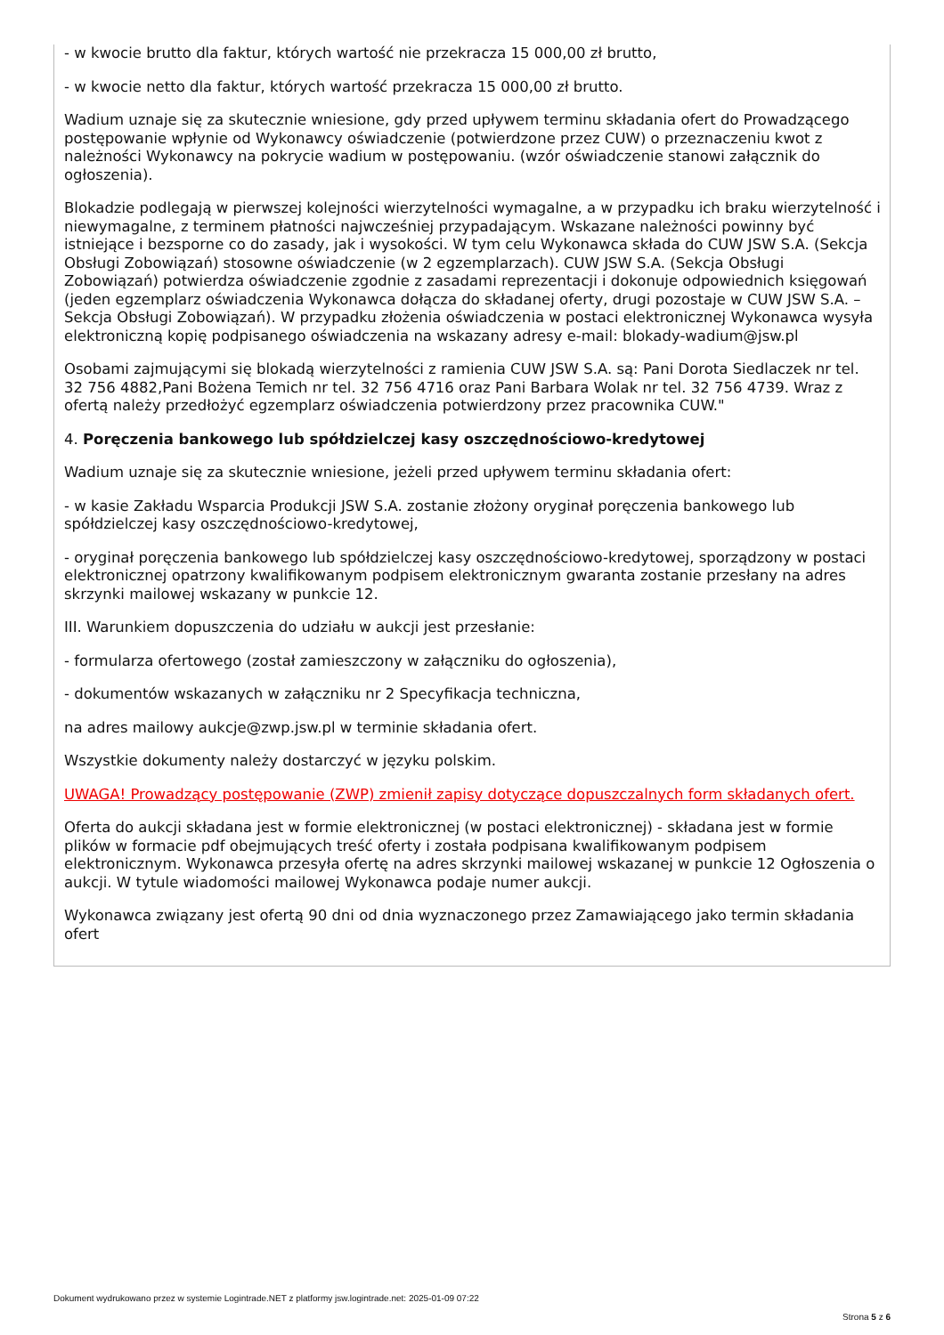- w kwocie brutto dla faktur, których wartość nie przekracza 15 000,00 zł brutto,
- w kwocie netto dla faktur, których wartość przekracza 15 000,00 zł brutto.
Wadium uznaje się za skutecznie wniesione, gdy przed upływem terminu składania ofert do Prowadzącego postępowanie wpłynie od Wykonawcy oświadczenie (potwierdzone przez CUW) o przeznaczeniu kwot z należności Wykonawcy na pokrycie wadium w postępowaniu. (wzór oświadczenie stanowi załącznik do ogłoszenia).
Blokadzie podlegają w pierwszej kolejności wierzytelności wymagalne, a w przypadku ich braku wierzytelność i niewymagalne, z terminem płatności najwcześniej przypadającym. Wskazane należności powinny być istniejące i bezsporne co do zasady, jak i wysokości. W tym celu Wykonawca składa do CUW JSW S.A. (Sekcja Obsługi Zobowiązań) stosowne oświadczenie (w 2 egzemplarzach). CUW JSW S.A. (Sekcja Obsługi Zobowiązań) potwierdza oświadczenie zgodnie z zasadami reprezentacji i dokonuje odpowiednich księgowań (jeden egzemplarz oświadczenia Wykonawca dołącza do składanej oferty, drugi pozostaje w CUW JSW S.A. – Sekcja Obsługi Zobowiązań). W przypadku złożenia oświadczenia w postaci elektronicznej Wykonawca wysyła elektroniczną kopię podpisanego oświadczenia na wskazany adresy e-mail: blokady-wadium@jsw.pl
Osobami zajmującymi się blokadą wierzytelności z ramienia CUW JSW S.A. są: Pani Dorota Siedlaczek nr tel. 32 756 4882,Pani Bożena Temich nr tel. 32 756 4716 oraz Pani Barbara Wolak nr tel. 32 756 4739. Wraz z ofertą należy przedłożyć egzemplarz oświadczenia potwierdzony przez pracownika CUW."
4. Poręczenia bankowego lub spółdzielczej kasy oszczędnościowo-kredytowej
Wadium uznaje się za skutecznie wniesione, jeżeli przed upływem terminu składania ofert:
- w kasie Zakładu Wsparcia Produkcji JSW S.A. zostanie złożony oryginał poręczenia bankowego lub spółdzielczej kasy oszczędnościowo-kredytowej,
- oryginał poręczenia bankowego lub spółdzielczej kasy oszczędnościowo-kredytowej, sporządzony w postaci elektronicznej opatrzony kwalifikowanym podpisem elektronicznym gwaranta zostanie przesłany na adres skrzynki mailowej wskazany w punkcie 12.
III. Warunkiem dopuszczenia do udziału w aukcji jest przesłanie:
- formularza ofertowego (został zamieszczony w załączniku do ogłoszenia),
- dokumentów wskazanych w załączniku nr 2 Specyfikacja techniczna,
na adres mailowy aukcje@zwp.jsw.pl w terminie składania ofert.
Wszystkie dokumenty należy dostarczyć w języku polskim.
UWAGA! Prowadzący postępowanie (ZWP) zmienił zapisy dotyczące dopuszczalnych form składanych ofert.
Oferta do aukcji składana jest w formie elektronicznej (w postaci elektronicznej) - składana jest w formie plików w formacie pdf obejmujących treść oferty i została podpisana kwalifikowanym podpisem elektronicznym. Wykonawca przesyła ofertę na adres skrzynki mailowej wskazanej w punkcie 12 Ogłoszenia o aukcji. W tytule wiadomości mailowej Wykonawca podaje numer aukcji.
Wykonawca związany jest ofertą 90 dni od dnia wyznaczonego przez Zamawiającego jako termin składania ofert
Dokument wydrukowano przez w systemie Logintrade.NET z platformy jsw.logintrade.net: 2025-01-09 07:22
Strona 5 z 6